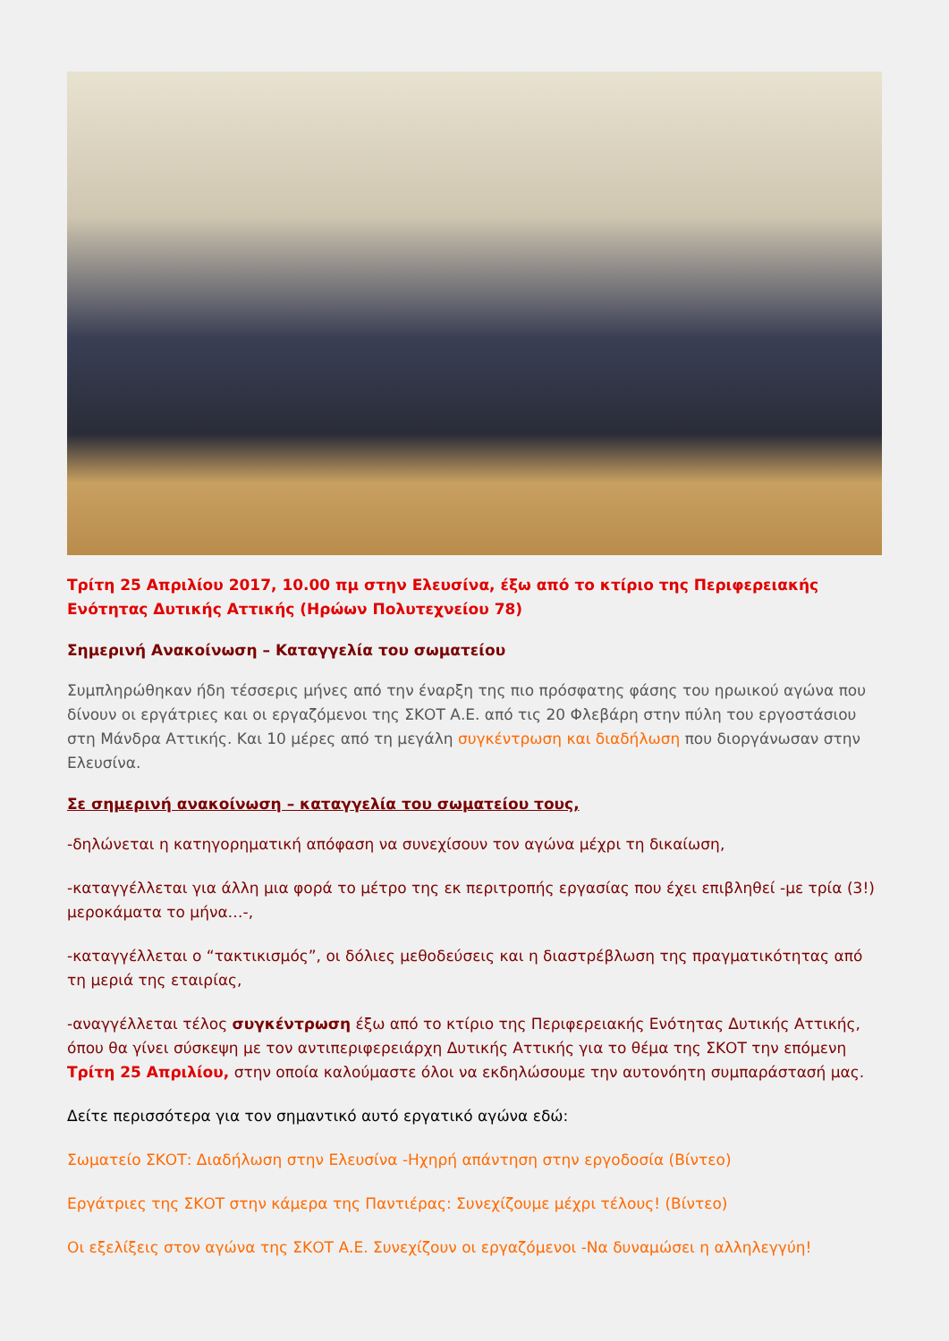Τρίτη 25 Απριλίου 2017, 10.00 πμ στην Ελευσίνα, έξω από το κτίριο της Περιφερειακής Ενότητας Δυτικής Αττικής (Ηρώων Πολυτεχνείου 78)
Σημερινή Ανακοίνωση – Καταγγελία του σωματείου
Συμπληρώθηκαν ήδη τέσσερις μήνες από την έναρξη της πιο πρόσφατης φάσης του ηρωικού αγώνα που δίνουν οι εργάτριες και οι εργαζόμενοι της ΣΚΟΤ Α.Ε. από τις 20 Φλεβάρη στην πύλη του εργοστάσιου στη Μάνδρα Αττικής. Και 10 μέρες από τη μεγάλη συγκέντρωση και διαδήλωση που διοργάνωσαν στην Ελευσίνα.
Σε σημερινή ανακοίνωση – καταγγελία του σωματείου τους,
-δηλώνεται η κατηγορηματική απόφαση να συνεχίσουν τον αγώνα μέχρι τη δικαίωση,
-καταγγέλλεται για άλλη μια φορά το μέτρο της εκ περιτροπής εργασίας που έχει επιβληθεί -με τρία (3!) μεροκάματα το μήνα…-,
-καταγγέλλεται ο “τακτικισμός”, οι δόλιες μεθοδεύσεις και η διαστρέβλωση της πραγματικότητας από τη μεριά της εταιρίας,
-αναγγέλλεται τέλος συγκέντρωση έξω από το κτίριο της Περιφερειακής Ενότητας Δυτικής Αττικής, όπου θα γίνει σύσκεψη με τον αντιπεριφερειάρχη Δυτικής Αττικής για το θέμα της ΣΚΟΤ την επόμενη Τρίτη 25 Απριλίου, στην οποία καλούμαστε όλοι να εκδηλώσουμε την αυτονόητη συμπαράστασή μας.
Δείτε περισσότερα για τον σημαντικό αυτό εργατικό αγώνα εδώ:
Σωματείο ΣΚΟΤ: Διαδήλωση στην Ελευσίνα -Ηχηρή απάντηση στην εργοδοσία (Βίντεο)
Εργάτριες της ΣΚΟΤ στην κάμερα της Παντιέρας: Συνεχίζουμε μέχρι τέλους! (Βίντεο)
Οι εξελίξεις στον αγώνα της ΣΚΟΤ Α.Ε. Συνεχίζουν οι εργαζόμενοι -Να δυναμώσει η αλληλεγγύη!